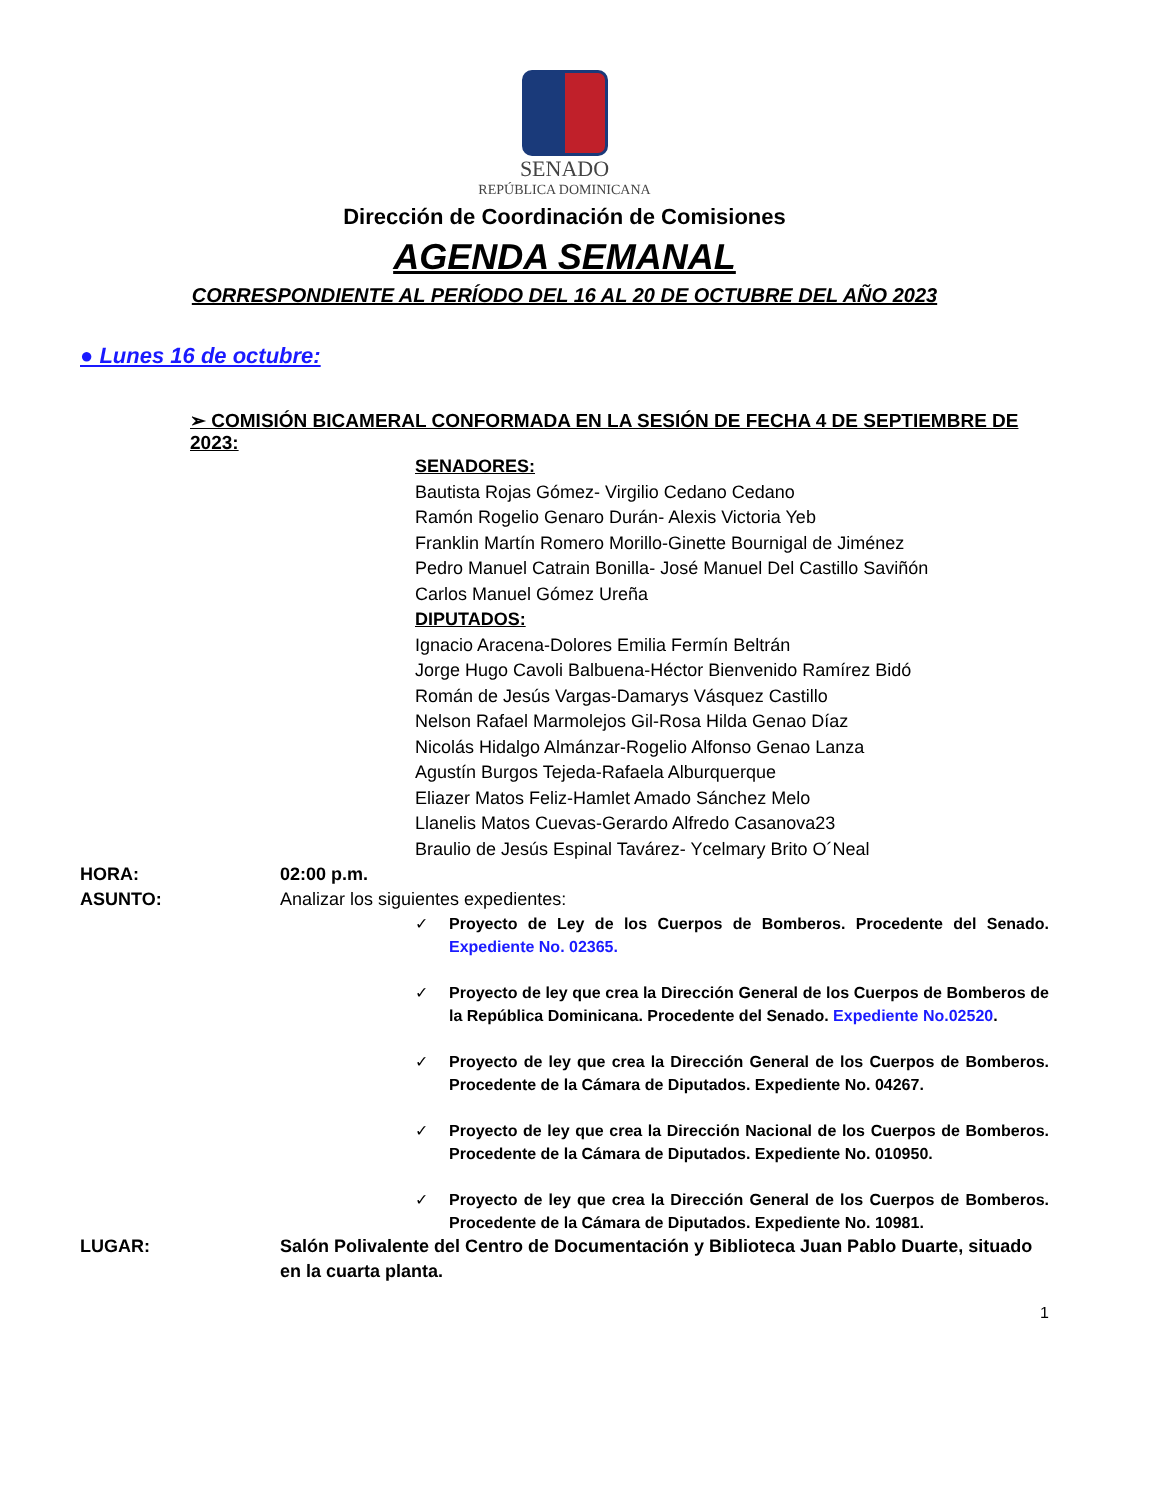SENADO
REPÚBLICA DOMINICANA
Dirección de Coordinación de Comisiones
AGENDA SEMANAL
CORRESPONDIENTE AL PERÍODO DEL 16 AL 20 DE OCTUBRE DEL AÑO 2023
● Lunes 16 de octubre:
➢ COMISIÓN BICAMERAL CONFORMADA EN LA SESIÓN DE FECHA 4 DE SEPTIEMBRE DE 2023:
SENADORES:
Bautista Rojas Gómez- Virgilio Cedano Cedano
Ramón Rogelio Genaro Durán- Alexis Victoria Yeb
Franklin Martín Romero Morillo-Ginette Bournigal de Jiménez
Pedro Manuel Catrain Bonilla- José Manuel Del Castillo Saviñón
Carlos Manuel Gómez Ureña
DIPUTADOS:
Ignacio Aracena-Dolores Emilia Fermín Beltrán
Jorge Hugo Cavoli Balbuena-Héctor Bienvenido Ramírez Bidó
Román de Jesús Vargas-Damarys Vásquez Castillo
Nelson Rafael Marmolejos Gil-Rosa Hilda Genao Díaz
Nicolás Hidalgo Almánzar-Rogelio Alfonso Genao Lanza
Agustín Burgos Tejeda-Rafaela Alburquerque
Eliazer Matos Feliz-Hamlet Amado Sánchez Melo
Llanelis Matos Cuevas-Gerardo Alfredo Casanova23
Braulio de Jesús Espinal Tavárez- Ycelmary Brito O´Neal
HORA: 02:00 p.m.
ASUNTO: Analizar los siguientes expedientes:
✓ Proyecto de Ley de los Cuerpos de Bomberos. Procedente del Senado. Expediente No. 02365.
✓ Proyecto de ley que crea la Dirección General de los Cuerpos de Bomberos de la República Dominicana. Procedente del Senado. Expediente No.02520.
✓ Proyecto de ley que crea la Dirección General de los Cuerpos de Bomberos. Procedente de la Cámara de Diputados. Expediente No. 04267.
✓ Proyecto de ley que crea la Dirección Nacional de los Cuerpos de Bomberos. Procedente de la Cámara de Diputados. Expediente No. 010950.
✓ Proyecto de ley que crea la Dirección General de los Cuerpos de Bomberos. Procedente de la Cámara de Diputados. Expediente No. 10981.
LUGAR: Salón Polivalente del Centro de Documentación y Biblioteca Juan Pablo Duarte, situado en la cuarta planta.
1